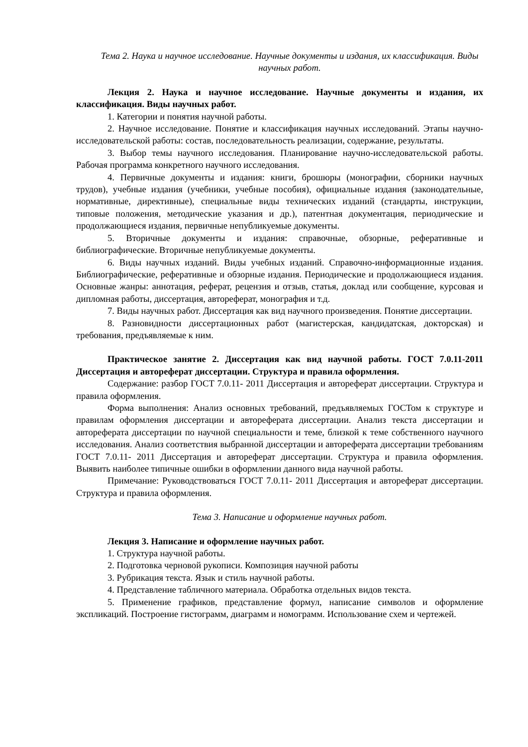Тема 2. Наука и научное исследование. Научные документы и издания, их классификация. Виды научных работ.
Лекция 2. Наука и научное исследование. Научные документы и издания, их классификация. Виды научных работ.
1. Категории и понятия научной работы.
2. Научное исследование. Понятие и классификация научных исследований. Этапы научно-исследовательской работы: состав, последовательность реализации, содержание, результаты.
3. Выбор темы научного исследования. Планирование научно-исследовательской работы. Рабочая программа конкретного научного исследования.
4. Первичные документы и издания: книги, брошюры (монографии, сборники научных трудов), учебные издания (учебники, учебные пособия), официальные издания (законодательные, нормативные, директивные), специальные виды технических изданий (стандарты, инструкции, типовые положения, методические указания и др.), патентная документация, периодические и продолжающиеся издания, первичные непубликуемые документы.
5. Вторичные документы и издания: справочные, обзорные, реферативные и библиографические. Вторичные непубликуемые документы.
6. Виды научных изданий. Виды учебных изданий. Справочно-информационные издания. Библиографические, реферативные и обзорные издания. Периодические и продолжающиеся издания. Основные жанры: аннотация, реферат, рецензия и отзыв, статья, доклад или сообщение, курсовая и дипломная работы, диссертация, автореферат, монография и т.д.
7. Виды научных работ. Диссертация как вид научного произведения. Понятие диссертации.
8. Разновидности диссертационных работ (магистерская, кандидатская, докторская) и требования, предъявляемые к ним.
Практическое занятие 2. Диссертация как вид научной работы. ГОСТ 7.0.11-2011 Диссертация и автореферат диссертации. Структура и правила оформления.
Содержание: разбор ГОСТ 7.0.11- 2011 Диссертация и автореферат диссертации. Структура и правила оформления.
Форма выполнения: Анализ основных требований, предъявляемых ГОСТом к структуре и правилам оформления диссертации и автореферата диссертации. Анализ текста диссертации и автореферата диссертации по научной специальности и теме, близкой к теме собственного научного исследования. Анализ соответствия выбранной диссертации и автореферата диссертации требованиям ГОСТ 7.0.11- 2011 Диссертация и автореферат диссертации. Структура и правила оформления. Выявить наиболее типичные ошибки в оформлении данного вида научной работы.
Примечание: Руководствоваться ГОСТ 7.0.11- 2011 Диссертация и автореферат диссертации. Структура и правила оформления.
Тема 3. Написание и оформление научных работ.
Лекция 3. Написание и оформление научных работ.
1. Структура научной работы.
2. Подготовка черновой рукописи. Композиция научной работы
3. Рубрикация текста. Язык и стиль научной работы.
4. Представление табличного материала. Обработка отдельных видов текста.
5. Применение графиков, представление формул, написание символов и оформление экспликаций. Построение гистограмм, диаграмм и номограмм. Использование схем и чертежей.